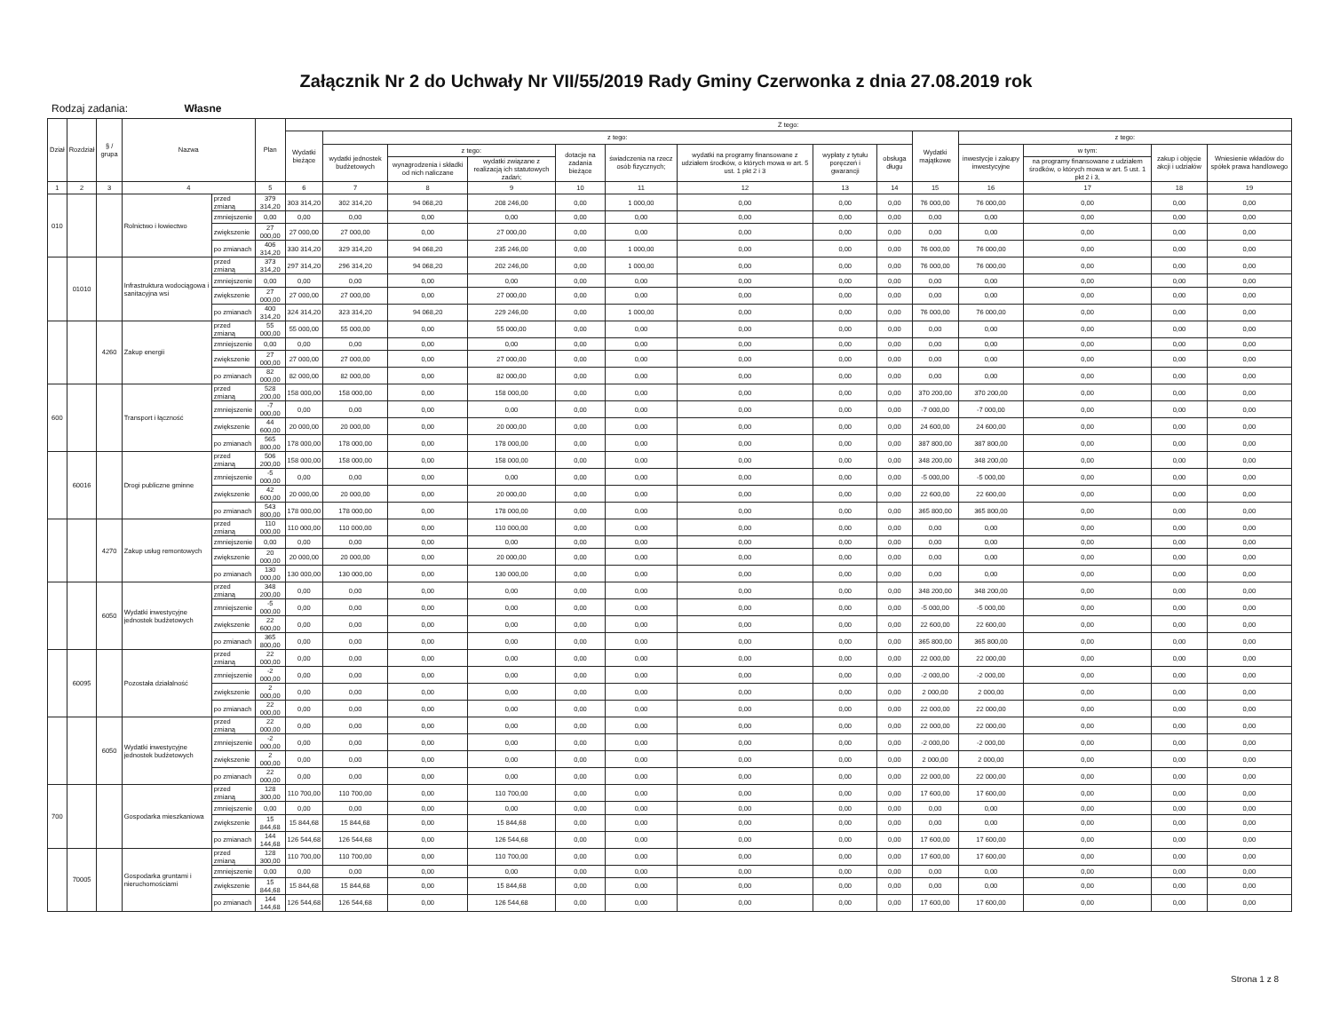Załącznik Nr 2 do Uchwały Nr VII/55/2019 Rady Gminy Czerwonka z dnia 27.08.2019 rok
Rodzaj zadania: Własne
| Dział | Rozdział | § / grupa | Nazwa | | Plan | Z tego: | | | | | | | | | | | | | |
| --- | --- | --- | --- | --- | --- | --- | --- | --- | --- | --- | --- | --- | --- | --- | --- | --- | --- | --- | --- |
| | | | | | | Wydatki bieżące | z tego: | | | | | | | | Wydatki majątkowe | z tego: | | | |
| | | | | | | | wydatki jednostek budżetowych | z tego: | | dotacje na zadania bieżące | świadczenia na rzecz osób fizycznych; | wydatki na programy finansowane z udziałem środków, o których mowa w art. 5 ust. 1 pkt 2 i 3 | wypłaty z tytułu poręczeń i gwarancji | obsługa długu | | inwestycje i zakupy inwestycyjne | w tym: | zakup i objęcie akcji i udziałów | Wniesienie wkładów do spółek prawa handlowego |
| | | | | | | | | wynagrodzenia i składki od nich naliczane | wydatki związane z realizacją ich statutowych zadań; | | | | | | | | na programy finansowane z udziałem środków, o których mowa w art. 5 ust. 1 pkt 2 i 3, | | |
| 1 | 2 | 3 | 4 | | 5 | 6 | 7 | 8 | 9 | 10 | 11 | 12 | 13 | 14 | 15 | 16 | 17 | 18 | 19 |
| 010 | | | Rolnictwo i łowiectwo | przed zmianą | 379 314,20 | 303 314,20 | 302 314,20 | 94 068,20 | 208 246,00 | 0,00 | 1 000,00 | 0,00 | 0,00 | 0,00 | 76 000,00 | 76 000,00 | 0,00 | 0,00 | 0,00 |
| | | | | zmniejszenie | 0,00 | 0,00 | 0,00 | 0,00 | 0,00 | 0,00 | 0,00 | 0,00 | 0,00 | 0,00 | 0,00 | 0,00 | 0,00 | 0,00 | 0,00 |
| | | | | zwiększenie | 27 000,00 | 27 000,00 | 27 000,00 | 0,00 | 27 000,00 | 0,00 | 0,00 | 0,00 | 0,00 | 0,00 | 0,00 | 0,00 | 0,00 | 0,00 | 0,00 |
| | | | | po zmianach | 406 314,20 | 330 314,20 | 329 314,20 | 94 068,20 | 235 246,00 | 0,00 | 1 000,00 | 0,00 | 0,00 | 0,00 | 76 000,00 | 76 000,00 | 0,00 | 0,00 | 0,00 |
| | 01010 | | Infrastruktura wodociągowa i sanitacyjna wsi | przed zmianą | 373 314,20 | 297 314,20 | 296 314,20 | 94 068,20 | 202 246,00 | 0,00 | 1 000,00 | 0,00 | 0,00 | 0,00 | 76 000,00 | 76 000,00 | 0,00 | 0,00 | 0,00 |
| | | | | zmniejszenie | 0,00 | 0,00 | 0,00 | 0,00 | 0,00 | 0,00 | 0,00 | 0,00 | 0,00 | 0,00 | 0,00 | 0,00 | 0,00 | 0,00 | 0,00 |
| | | | | zwiększenie | 27 000,00 | 27 000,00 | 27 000,00 | 0,00 | 27 000,00 | 0,00 | 0,00 | 0,00 | 0,00 | 0,00 | 0,00 | 0,00 | 0,00 | 0,00 | 0,00 |
| | | | | po zmianach | 400 314,20 | 324 314,20 | 323 314,20 | 94 068,20 | 229 246,00 | 0,00 | 1 000,00 | 0,00 | 0,00 | 0,00 | 76 000,00 | 76 000,00 | 0,00 | 0,00 | 0,00 |
| | | 4260 | Zakup energii | przed zmianą | 55 000,00 | 55 000,00 | 55 000,00 | 0,00 | 55 000,00 | 0,00 | 0,00 | 0,00 | 0,00 | 0,00 | 0,00 | 0,00 | 0,00 | 0,00 | 0,00 |
| | | | | zmniejszenie | 0,00 | 0,00 | 0,00 | 0,00 | 0,00 | 0,00 | 0,00 | 0,00 | 0,00 | 0,00 | 0,00 | 0,00 | 0,00 | 0,00 | 0,00 |
| | | | | zwiększenie | 27 000,00 | 27 000,00 | 27 000,00 | 0,00 | 27 000,00 | 0,00 | 0,00 | 0,00 | 0,00 | 0,00 | 0,00 | 0,00 | 0,00 | 0,00 | 0,00 |
| | | | | po zmianach | 82 000,00 | 82 000,00 | 82 000,00 | 0,00 | 82 000,00 | 0,00 | 0,00 | 0,00 | 0,00 | 0,00 | 0,00 | 0,00 | 0,00 | 0,00 | 0,00 |
| 600 | | | Transport i łączność | przed zmianą | 528 200,00 | 158 000,00 | 158 000,00 | 0,00 | 158 000,00 | 0,00 | 0,00 | 0,00 | 0,00 | 0,00 | 370 200,00 | 370 200,00 | 0,00 | 0,00 | 0,00 |
| | | | | zmniejszenie | -7 000,00 | 0,00 | 0,00 | 0,00 | 0,00 | 0,00 | 0,00 | 0,00 | 0,00 | 0,00 | -7 000,00 | -7 000,00 | 0,00 | 0,00 | 0,00 |
| | | | | zwiększenie | 44 600,00 | 20 000,00 | 20 000,00 | 0,00 | 20 000,00 | 0,00 | 0,00 | 0,00 | 0,00 | 0,00 | 24 600,00 | 24 600,00 | 0,00 | 0,00 | 0,00 |
| | | | | po zmianach | 565 800,00 | 178 000,00 | 178 000,00 | 0,00 | 178 000,00 | 0,00 | 0,00 | 0,00 | 0,00 | 0,00 | 387 800,00 | 387 800,00 | 0,00 | 0,00 | 0,00 |
| | 60016 | | Drogi publiczne gminne | przed zmianą | 506 200,00 | 158 000,00 | 158 000,00 | 0,00 | 158 000,00 | 0,00 | 0,00 | 0,00 | 0,00 | 0,00 | 348 200,00 | 348 200,00 | 0,00 | 0,00 | 0,00 |
| | | | | zmniejszenie | -5 000,00 | 0,00 | 0,00 | 0,00 | 0,00 | 0,00 | 0,00 | 0,00 | 0,00 | 0,00 | -5 000,00 | -5 000,00 | 0,00 | 0,00 | 0,00 |
| | | | | zwiększenie | 42 600,00 | 20 000,00 | 20 000,00 | 0,00 | 20 000,00 | 0,00 | 0,00 | 0,00 | 0,00 | 0,00 | 22 600,00 | 22 600,00 | 0,00 | 0,00 | 0,00 |
| | | | | po zmianach | 543 800,00 | 178 000,00 | 178 000,00 | 0,00 | 178 000,00 | 0,00 | 0,00 | 0,00 | 0,00 | 0,00 | 365 800,00 | 365 800,00 | 0,00 | 0,00 | 0,00 |
| | | 4270 | Zakup usług remontowych | przed zmianą | 110 000,00 | 110 000,00 | 110 000,00 | 0,00 | 110 000,00 | 0,00 | 0,00 | 0,00 | 0,00 | 0,00 | 0,00 | 0,00 | 0,00 | 0,00 | 0,00 |
| | | | | zmniejszenie | 0,00 | 0,00 | 0,00 | 0,00 | 0,00 | 0,00 | 0,00 | 0,00 | 0,00 | 0,00 | 0,00 | 0,00 | 0,00 | 0,00 | 0,00 |
| | | | | zwiększenie | 20 000,00 | 20 000,00 | 20 000,00 | 0,00 | 20 000,00 | 0,00 | 0,00 | 0,00 | 0,00 | 0,00 | 0,00 | 0,00 | 0,00 | 0,00 | 0,00 |
| | | | | po zmianach | 130 000,00 | 130 000,00 | 130 000,00 | 0,00 | 130 000,00 | 0,00 | 0,00 | 0,00 | 0,00 | 0,00 | 0,00 | 0,00 | 0,00 | 0,00 | 0,00 |
| | | 6050 | Wydatki inwestycyjne jednostek budżetowych | przed zmianą | 348 200,00 | 0,00 | 0,00 | 0,00 | 0,00 | 0,00 | 0,00 | 0,00 | 0,00 | 0,00 | 348 200,00 | 348 200,00 | 0,00 | 0,00 | 0,00 |
| | | | | zmniejszenie | -5 000,00 | 0,00 | 0,00 | 0,00 | 0,00 | 0,00 | 0,00 | 0,00 | 0,00 | 0,00 | -5 000,00 | -5 000,00 | 0,00 | 0,00 | 0,00 |
| | | | | zwiększenie | 22 600,00 | 0,00 | 0,00 | 0,00 | 0,00 | 0,00 | 0,00 | 0,00 | 0,00 | 0,00 | 22 600,00 | 22 600,00 | 0,00 | 0,00 | 0,00 |
| | | | | po zmianach | 365 800,00 | 0,00 | 0,00 | 0,00 | 0,00 | 0,00 | 0,00 | 0,00 | 0,00 | 0,00 | 365 800,00 | 365 800,00 | 0,00 | 0,00 | 0,00 |
| | 60095 | | Pozostała działalność | przed zmianą | 22 000,00 | 0,00 | 0,00 | 0,00 | 0,00 | 0,00 | 0,00 | 0,00 | 0,00 | 0,00 | 22 000,00 | 22 000,00 | 0,00 | 0,00 | 0,00 |
| | | | | zmniejszenie | -2 000,00 | 0,00 | 0,00 | 0,00 | 0,00 | 0,00 | 0,00 | 0,00 | 0,00 | 0,00 | -2 000,00 | -2 000,00 | 0,00 | 0,00 | 0,00 |
| | | | | zwiększenie | 2 000,00 | 0,00 | 0,00 | 0,00 | 0,00 | 0,00 | 0,00 | 0,00 | 0,00 | 0,00 | 2 000,00 | 2 000,00 | 0,00 | 0,00 | 0,00 |
| | | | | po zmianach | 22 000,00 | 0,00 | 0,00 | 0,00 | 0,00 | 0,00 | 0,00 | 0,00 | 0,00 | 0,00 | 22 000,00 | 22 000,00 | 0,00 | 0,00 | 0,00 |
| | | 6050 | Wydatki inwestycyjne jednostek budżetowych | przed zmianą | 22 000,00 | 0,00 | 0,00 | 0,00 | 0,00 | 0,00 | 0,00 | 0,00 | 0,00 | 0,00 | 22 000,00 | 22 000,00 | 0,00 | 0,00 | 0,00 |
| | | | | zmniejszenie | -2 000,00 | 0,00 | 0,00 | 0,00 | 0,00 | 0,00 | 0,00 | 0,00 | 0,00 | 0,00 | -2 000,00 | -2 000,00 | 0,00 | 0,00 | 0,00 |
| | | | | zwiększenie | 2 000,00 | 0,00 | 0,00 | 0,00 | 0,00 | 0,00 | 0,00 | 0,00 | 0,00 | 0,00 | 2 000,00 | 2 000,00 | 0,00 | 0,00 | 0,00 |
| | | | | po zmianach | 22 000,00 | 0,00 | 0,00 | 0,00 | 0,00 | 0,00 | 0,00 | 0,00 | 0,00 | 0,00 | 22 000,00 | 22 000,00 | 0,00 | 0,00 | 0,00 |
| 700 | | | Gospodarka mieszkaniowa | przed zmianą | 128 300,00 | 110 700,00 | 110 700,00 | 0,00 | 110 700,00 | 0,00 | 0,00 | 0,00 | 0,00 | 0,00 | 17 600,00 | 17 600,00 | 0,00 | 0,00 | 0,00 |
| | | | | zmniejszenie | 0,00 | 0,00 | 0,00 | 0,00 | 0,00 | 0,00 | 0,00 | 0,00 | 0,00 | 0,00 | 0,00 | 0,00 | 0,00 | 0,00 | 0,00 |
| | | | | zwiększenie | 15 844,68 | 15 844,68 | 15 844,68 | 0,00 | 15 844,68 | 0,00 | 0,00 | 0,00 | 0,00 | 0,00 | 0,00 | 0,00 | 0,00 | 0,00 | 0,00 |
| | | | | po zmianach | 144 144,68 | 126 544,68 | 126 544,68 | 0,00 | 126 544,68 | 0,00 | 0,00 | 0,00 | 0,00 | 0,00 | 17 600,00 | 17 600,00 | 0,00 | 0,00 | 0,00 |
| | 70005 | | Gospodarka gruntami i nieruchomościami | przed zmianą | 128 300,00 | 110 700,00 | 110 700,00 | 0,00 | 110 700,00 | 0,00 | 0,00 | 0,00 | 0,00 | 0,00 | 17 600,00 | 17 600,00 | 0,00 | 0,00 | 0,00 |
| | | | | zmniejszenie | 0,00 | 0,00 | 0,00 | 0,00 | 0,00 | 0,00 | 0,00 | 0,00 | 0,00 | 0,00 | 0,00 | 0,00 | 0,00 | 0,00 | 0,00 |
| | | | | zwiększenie | 15 844,68 | 15 844,68 | 15 844,68 | 0,00 | 15 844,68 | 0,00 | 0,00 | 0,00 | 0,00 | 0,00 | 0,00 | 0,00 | 0,00 | 0,00 | 0,00 |
| | | | | po zmianach | 144 144,68 | 126 544,68 | 126 544,68 | 0,00 | 126 544,68 | 0,00 | 0,00 | 0,00 | 0,00 | 0,00 | 17 600,00 | 17 600,00 | 0,00 | 0,00 | 0,00 |
Strona 1 z 8